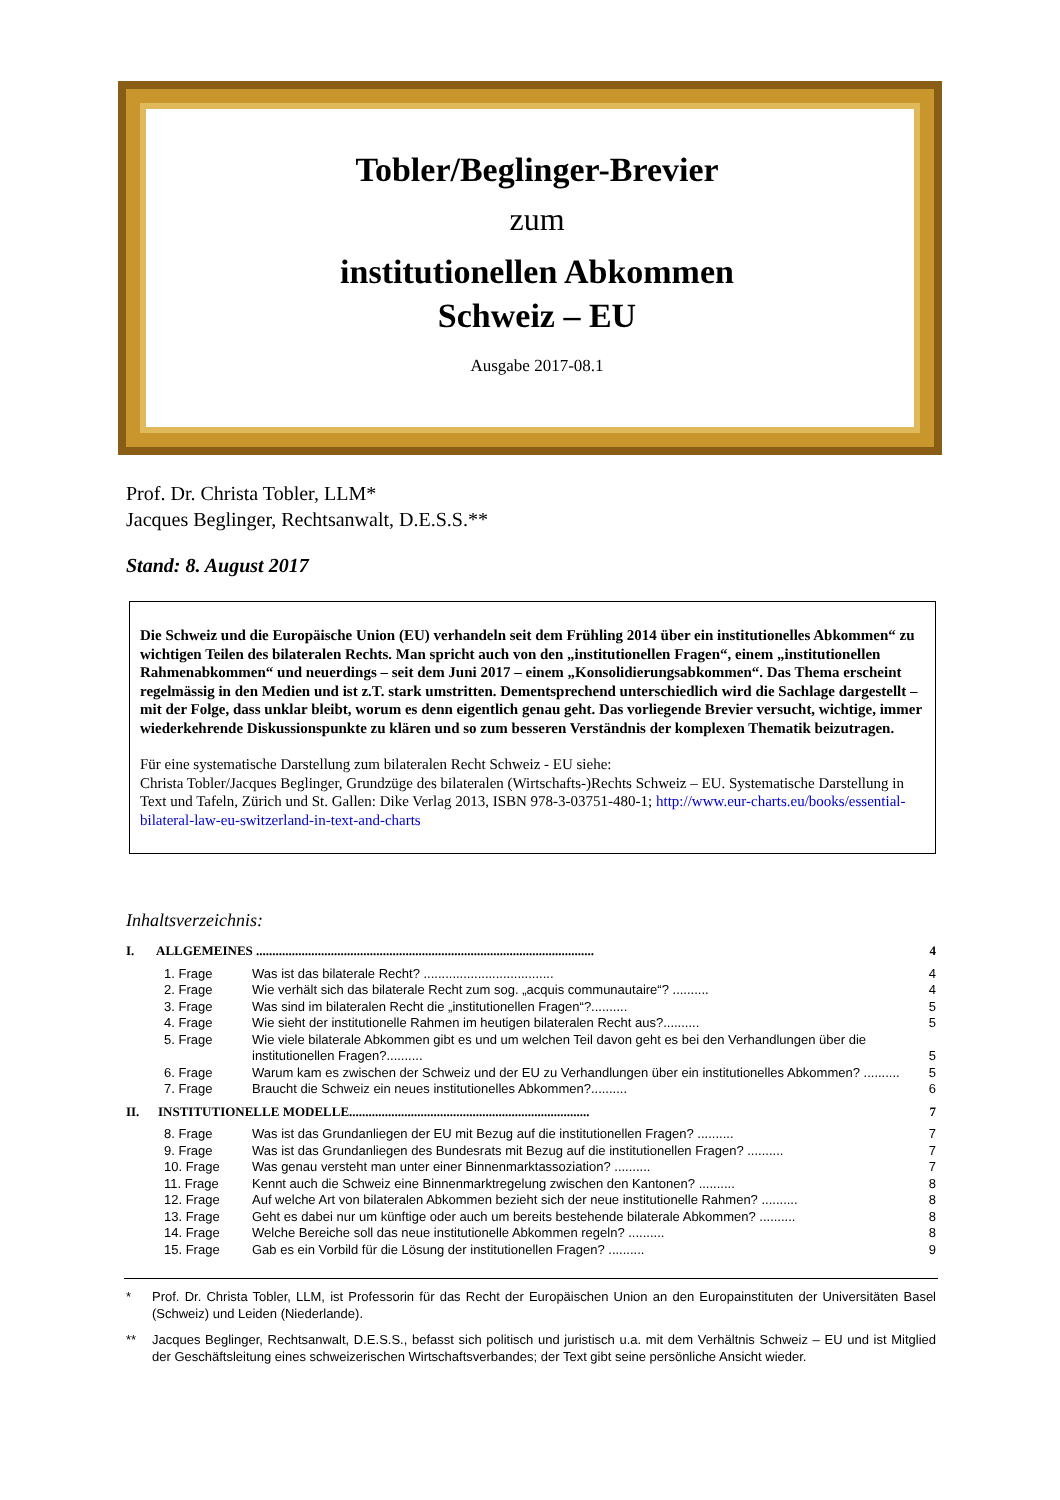Tobler/Beglinger-Brevier
zum
institutionellen Abkommen
Schweiz – EU
Ausgabe 2017-08.1
Prof. Dr. Christa Tobler, LLM*
Jacques Beglinger, Rechtsanwalt, D.E.S.S.**
Stand: 8. August 2017
Die Schweiz und die Europäische Union (EU) verhandeln seit dem Frühling 2014 über ein institutionelles Abkommen“ zu wichtigen Teilen des bilateralen Rechts. Man spricht auch von den „institutionellen Fragen“, einem „institutionellen Rahmenabkommen“ und neuerdings – seit dem Juni 2017 – einem „Konsolidierungsabkommen“. Das Thema erscheint regelmässig in den Medien und ist z.T. stark umstritten. Dementsprechend unterschiedlich wird die Sachlage dargestellt – mit der Folge, dass unklar bleibt, worum es denn eigentlich genau geht. Das vorliegende Brevier versucht, wichtige, immer wiederkehrende Diskussionspunkte zu klären und so zum besseren Verständnis der komplexen Thematik beizutragen.
Für eine systematische Darstellung zum bilateralen Recht Schweiz - EU siehe:
Christa Tobler/Jacques Beglinger, Grundzüge des bilateralen (Wirtschafts-)Rechts Schweiz – EU. Systematische Darstellung in Text und Tafeln, Zürich und St. Gallen: Dike Verlag 2013, ISBN 978-3-03751-480-1; http://www.eur-charts.eu/books/essential-bilateral-law-eu-switzerland-in-text-and-charts
Inhaltsverzeichnis:
I. ALLGEMEINES ........................................................................................................ 4
1. Frage Was ist das bilaterale Recht? .................................... 4
2. Frage Wie verhält sich das bilaterale Recht zum sog. „acquis communautaire“? .......... 4
3. Frage Was sind im bilateralen Recht die „institutionellen Fragen“?.......... 5
4. Frage Wie sieht der institutionelle Rahmen im heutigen bilateralen Recht aus?.......... 5
5. Frage Wie viele bilaterale Abkommen gibt es und um welchen Teil davon geht es bei den Verhandlungen über die institutionellen Fragen?.......... 5
6. Frage Warum kam es zwischen der Schweiz und der EU zu Verhandlungen über ein institutionelles Abkommen? .......... 5
7. Frage Braucht die Schweiz ein neues institutionelles Abkommen?.......... 6
II. INSTITUTIONELLE MODELLE.......................................................................... 7
8. Frage Was ist das Grundanliegen der EU mit Bezug auf die institutionellen Fragen? .......... 7
9. Frage Was ist das Grundanliegen des Bundesrats mit Bezug auf die institutionellen Fragen? .......... 7
10. Frage Was genau versteht man unter einer Binnenmarktassoziation? .......... 7
11. Frage Kennt auch die Schweiz eine Binnenmarktregelung zwischen den Kantonen? .......... 8
12. Frage Auf welche Art von bilateralen Abkommen bezieht sich der neue institutionelle Rahmen? .......... 8
13. Frage Geht es dabei nur um künftige oder auch um bereits bestehende bilaterale Abkommen? .......... 8
14. Frage Welche Bereiche soll das neue institutionelle Abkommen regeln? .......... 8
15. Frage Gab es ein Vorbild für die Lösung der institutionellen Fragen? .......... 9
* Prof. Dr. Christa Tobler, LLM, ist Professorin für das Recht der Europäischen Union an den Europainstituten der Universitäten Basel (Schweiz) und Leiden (Niederlande).
** Jacques Beglinger, Rechtsanwalt, D.E.S.S., befasst sich politisch und juristisch u.a. mit dem Verhältnis Schweiz – EU und ist Mitglied der Geschäftsleitung eines schweizerischen Wirtschaftsverbandes; der Text gibt seine persönliche Ansicht wieder.